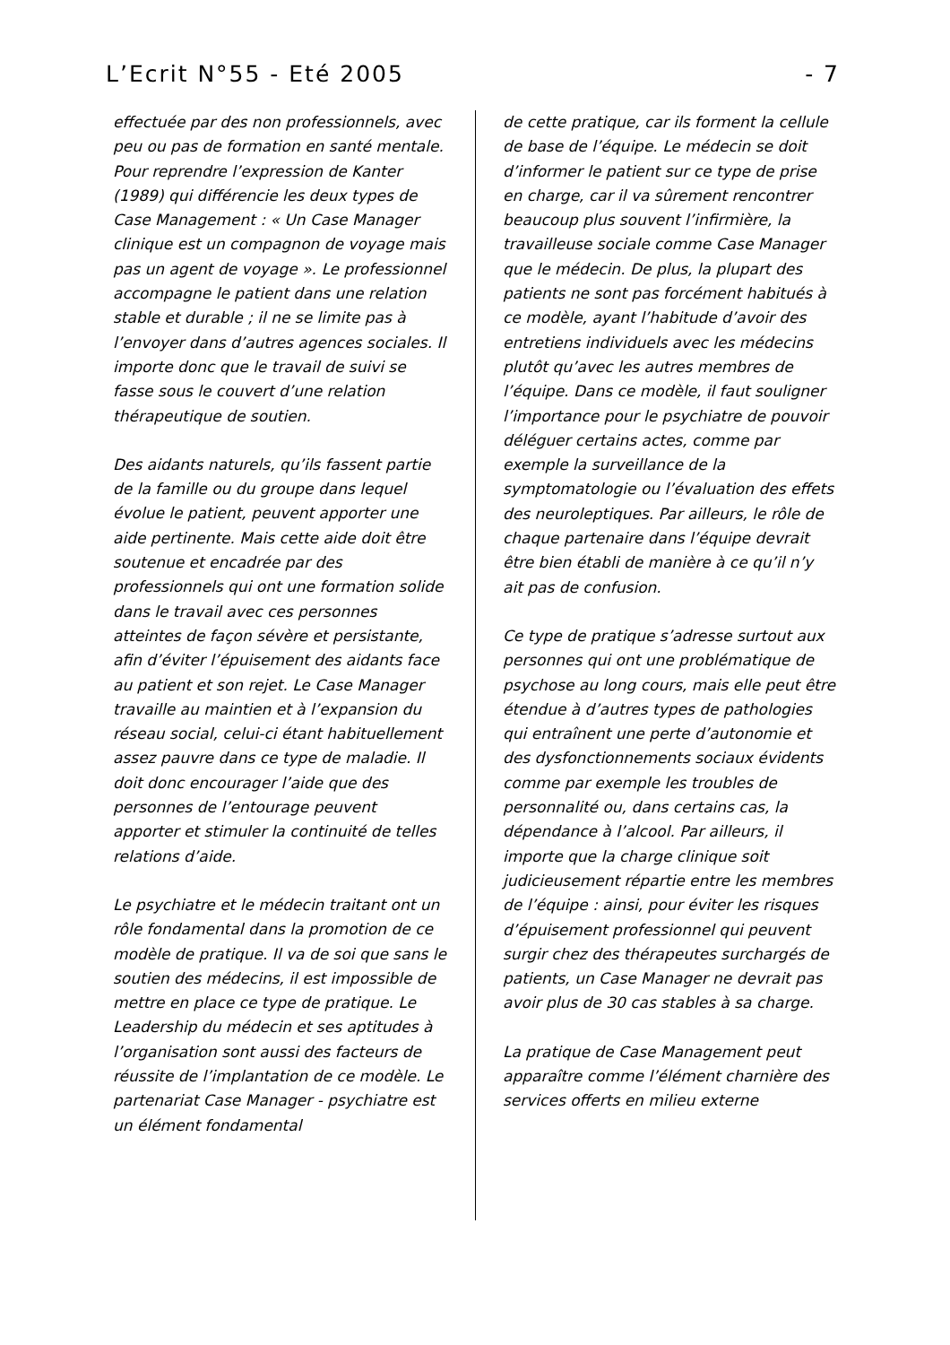L’Ecrit N°55 - Eté 2005 - 7
effectuée par des non professionnels, avec peu ou pas de formation en santé mentale. Pour reprendre l’expression de Kanter (1989) qui différencie les deux types de Case Management : « Un Case Manager clinique est un compagnon de voyage mais pas un agent de voyage ». Le professionnel accompagne le patient dans une relation stable et durable ; il ne se limite pas à l’envoyer dans d’autres agences sociales. Il importe donc que le travail de suivi se fasse sous le couvert d’une relation thérapeutique de soutien.
Des aidants naturels, qu’ils fassent partie de la famille ou du groupe dans lequel évolue le patient, peuvent apporter une aide pertinente. Mais cette aide doit être soutenue et encadrée par des professionnels qui ont une formation solide dans le travail avec ces personnes atteintes de façon sévère et persistante, afin d’éviter l’épuisement des aidants face au patient et son rejet. Le Case Manager travaille au maintien et à l’expansion du réseau social, celui-ci étant habituellement assez pauvre dans ce type de maladie. Il doit donc encourager l’aide que des personnes de l’entourage peuvent apporter et stimuler la continuité de telles relations d’aide.
Le psychiatre et le médecin traitant ont un rôle fondamental dans la promotion de ce modèle de pratique. Il va de soi que sans le soutien des médecins, il est impossible de mettre en place ce type de pratique. Le Leadership du médecin et ses aptitudes à l’organisation sont aussi des facteurs de réussite de l’implantation de ce modèle. Le partenariat Case Manager - psychiatre est un élément fondamental
de cette pratique, car ils forment la cellule de base de l’équipe. Le médecin se doit d’informer le patient sur ce type de prise en charge, car il va sûrement rencontrer beaucoup plus souvent l’infirmière, la travailleuse sociale comme Case Manager que le médecin. De plus, la plupart des patients ne sont pas forcément habitués à ce modèle, ayant l’habitude d’avoir des entretiens individuels avec les médecins plutôt qu’avec les autres membres de l’équipe. Dans ce modèle, il faut souligner l’importance pour le psychiatre de pouvoir déléguer certains actes, comme par exemple la surveillance de la symptomatologie ou l’évaluation des effets des neuroleptiques. Par ailleurs, le rôle de chaque partenaire dans l’équipe devrait être bien établi de manière à ce qu’il n’y ait pas de confusion.
Ce type de pratique s’adresse surtout aux personnes qui ont une problématique de psychose au long cours, mais elle peut être étendue à d’autres types de pathologies qui entraînent une perte d’autonomie et des dysfonctionnements sociaux évidents comme par exemple les troubles de personnalité ou, dans certains cas, la dépendance à l’alcool. Par ailleurs, il importe que la charge clinique soit judicieusement répartie entre les membres de l’équipe : ainsi, pour éviter les risques d’épuisement professionnel qui peuvent surgir chez des thérapeutes surchargés de patients, un Case Manager ne devrait pas avoir plus de 30 cas stables à sa charge.
La pratique de Case Management peut apparaître comme l’élément charnière des services offerts en milieu externe